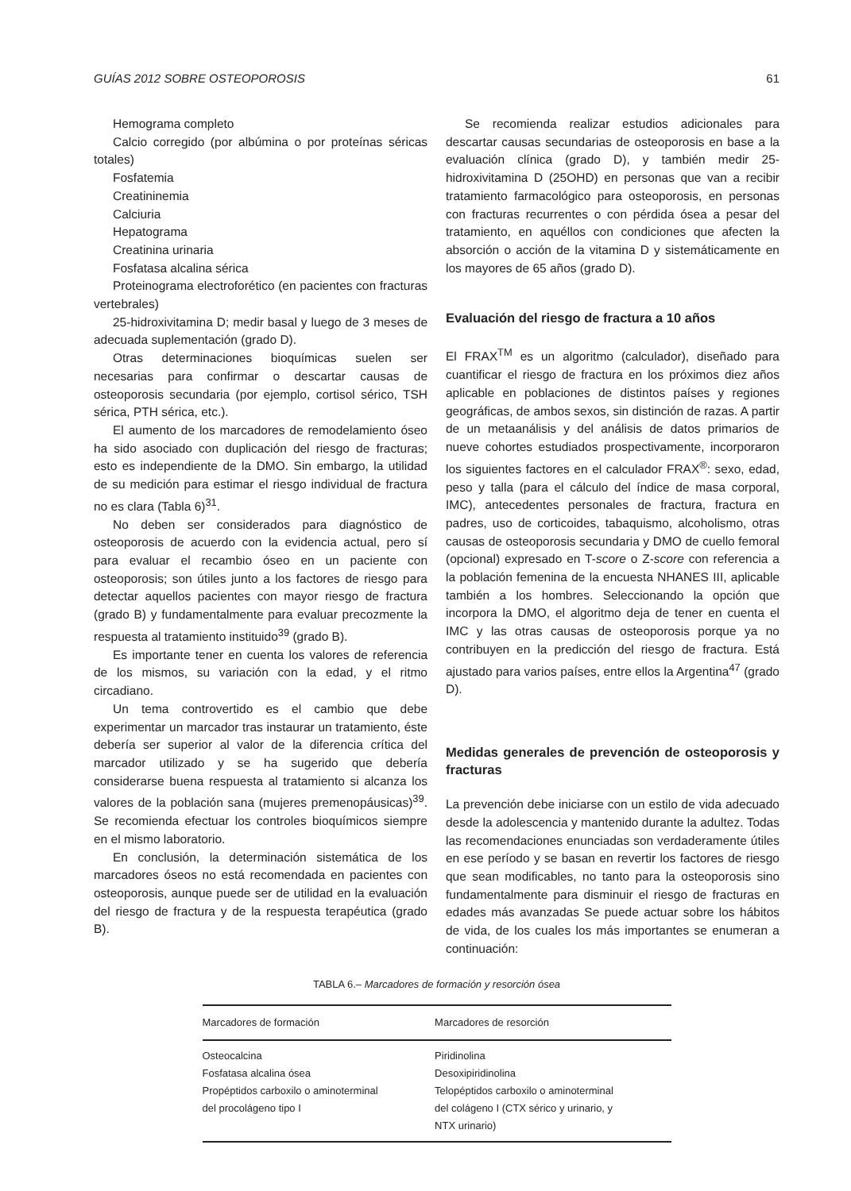GUÍAS 2012 SOBRE OSTEOPOROSIS 61
Hemograma completo
Calcio corregido (por albúmina o por proteínas séricas totales)
Fosfatemia
Creatininemia
Calciuria
Hepatograma
Creatinina urinaria
Fosfatasa alcalina sérica
Proteinograma electroforético (en pacientes con fracturas vertebrales)
25-hidroxivitamina D; medir basal y luego de 3 meses de adecuada suplementación (grado D).
Otras determinaciones bioquímicas suelen ser necesarias para confirmar o descartar causas de osteoporosis secundaria (por ejemplo, cortisol sérico, TSH sérica, PTH sérica, etc.).
El aumento de los marcadores de remodelamiento óseo ha sido asociado con duplicación del riesgo de fracturas; esto es independiente de la DMO. Sin embargo, la utilidad de su medición para estimar el riesgo individual de fractura no es clara (Tabla 6)<sup>31</sup>.
No deben ser considerados para diagnóstico de osteoporosis de acuerdo con la evidencia actual, pero sí para evaluar el recambio óseo en un paciente con osteoporosis; son útiles junto a los factores de riesgo para detectar aquellos pacientes con mayor riesgo de fractura (grado B) y fundamentalmente para evaluar precozmente la respuesta al tratamiento instituido<sup>39</sup> (grado B).
Es importante tener en cuenta los valores de referencia de los mismos, su variación con la edad, y el ritmo circadiano.
Un tema controvertido es el cambio que debe experimentar un marcador tras instaurar un tratamiento, éste debería ser superior al valor de la diferencia crítica del marcador utilizado y se ha sugerido que debería considerarse buena respuesta al tratamiento si alcanza los valores de la población sana (mujeres premenopáusicas)<sup>39</sup>. Se recomienda efectuar los controles bioquímicos siempre en el mismo laboratorio.
En conclusión, la determinación sistemática de los marcadores óseos no está recomendada en pacientes con osteoporosis, aunque puede ser de utilidad en la evaluación del riesgo de fractura y de la respuesta terapéutica (grado B).
Se recomienda realizar estudios adicionales para descartar causas secundarias de osteoporosis en base a la evaluación clínica (grado D), y también medir 25-hidroxivitamina D (25OHD) en personas que van a recibir tratamiento farmacológico para osteoporosis, en personas con fracturas recurrentes o con pérdida ósea a pesar del tratamiento, en aquéllos con condiciones que afecten la absorción o acción de la vitamina D y sistemáticamente en los mayores de 65 años (grado D).
Evaluación del riesgo de fractura a 10 años
El FRAX<sup>TM</sup> es un algoritmo (calculador), diseñado para cuantificar el riesgo de fractura en los próximos diez años aplicable en poblaciones de distintos países y regiones geográficas, de ambos sexos, sin distinción de razas. A partir de un metaanálisis y del análisis de datos primarios de nueve cohortes estudiados prospectivamente, incorporaron los siguientes factores en el calculador FRAX<sup>®</sup>: sexo, edad, peso y talla (para el cálculo del índice de masa corporal, IMC), antecedentes personales de fractura, fractura en padres, uso de corticoides, tabaquismo, alcoholismo, otras causas de osteoporosis secundaria y DMO de cuello femoral (opcional) expresado en T-score o Z-score con referencia a la población femenina de la encuesta NHANES III, aplicable también a los hombres. Seleccionando la opción que incorpora la DMO, el algoritmo deja de tener en cuenta el IMC y las otras causas de osteoporosis porque ya no contribuyen en la predicción del riesgo de fractura. Está ajustado para varios países, entre ellos la Argentina<sup>47</sup> (grado D).
Medidas generales de prevención de osteoporosis y fracturas
La prevención debe iniciarse con un estilo de vida adecuado desde la adolescencia y mantenido durante la adultez. Todas las recomendaciones enunciadas son verdaderamente útiles en ese período y se basan en revertir los factores de riesgo que sean modificables, no tanto para la osteoporosis sino fundamentalmente para disminuir el riesgo de fracturas en edades más avanzadas Se puede actuar sobre los hábitos de vida, de los cuales los más importantes se enumeran a continuación:
TABLA 6.– Marcadores de formación y resorción ósea
| Marcadores de formación | Marcadores de resorción |
| --- | --- |
| Osteocalcina Fosfatasa alcalina ósea Propéptidos carboxilo o aminoterminal del procolágeno tipo I | Piridinolina Desoxipiridinolina Telopéptidos carboxilo o aminoterminal del colágeno I (CTX sérico y urinario, y NTX urinario) |